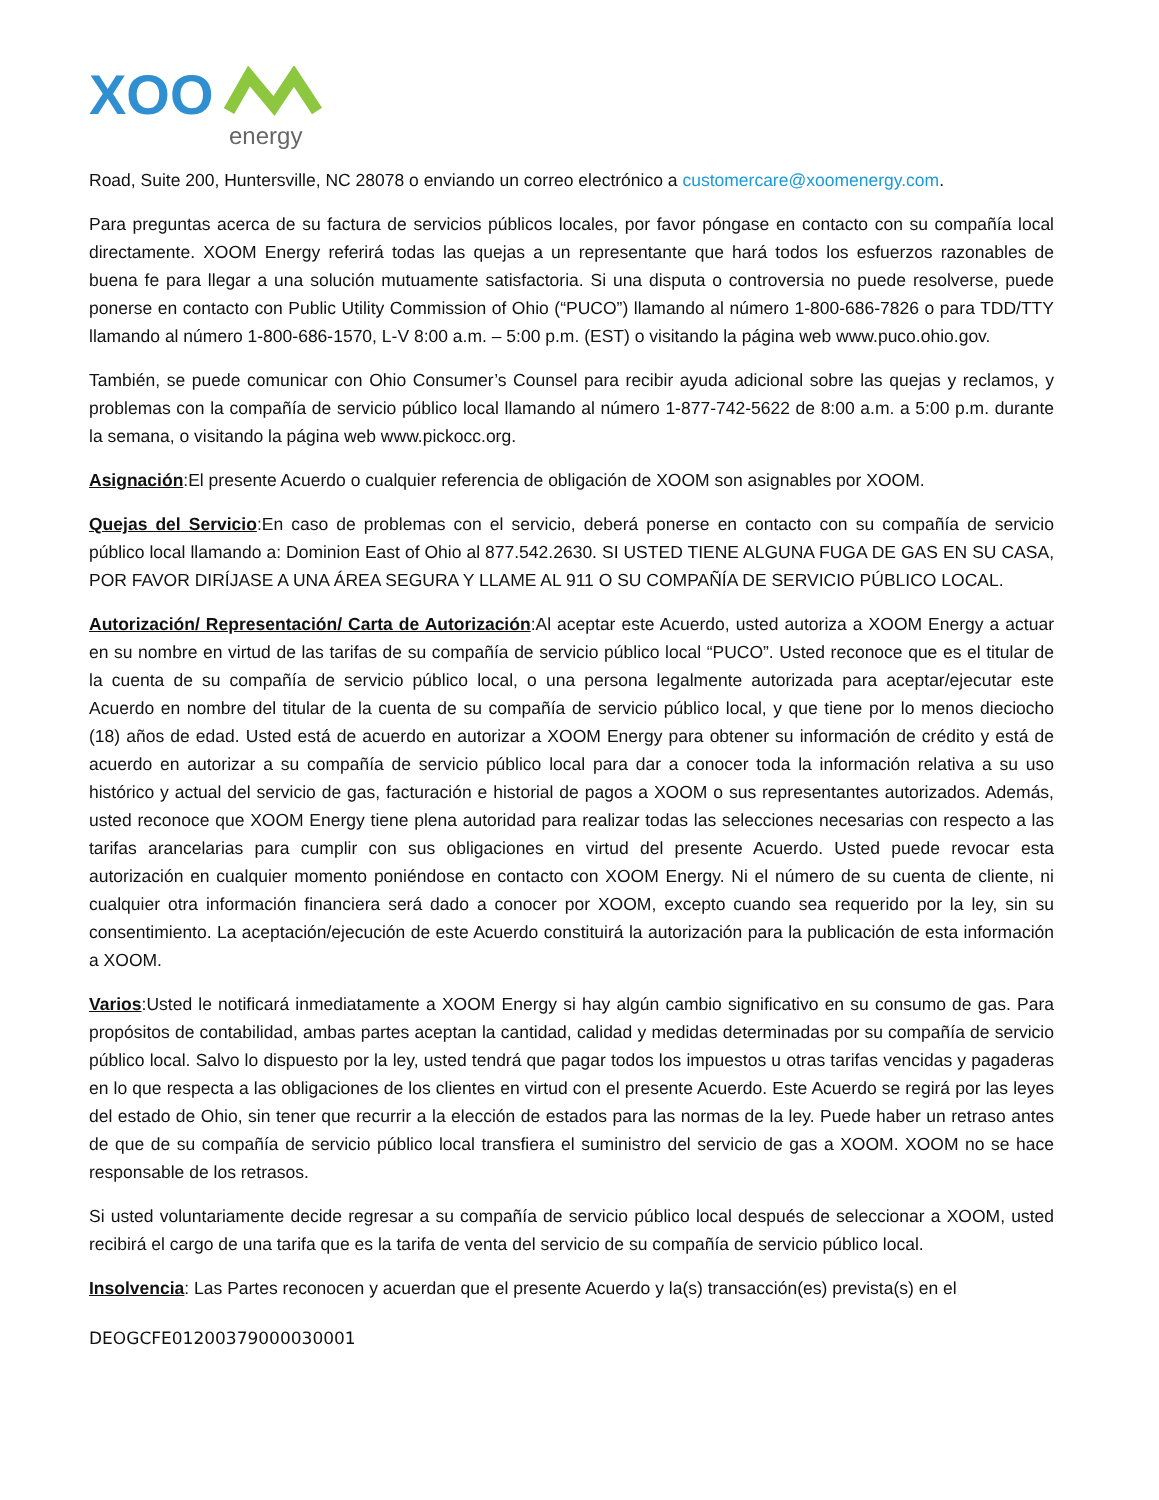XOO
energy
Road, Suite 200, Huntersville, NC 28078 o enviando un correo electrónico a customercare@xoomenergy.com.
Para preguntas acerca de su factura de servicios públicos locales, por favor póngase en contacto con su compañía local directamente. XOOM Energy referirá todas las quejas a un representante que hará todos los esfuerzos razonables de buena fe para llegar a una solución mutuamente satisfactoria. Si una disputa o controversia no puede resolverse, puede ponerse en contacto con Public Utility Commission of Ohio (“PUCO”) llamando al número 1-800-686-7826 o para TDD/TTY llamando al número 1-800-686-1570, L-V 8:00 a.m. – 5:00 p.m. (EST) o visitando la página web www.puco.ohio.gov.
También, se puede comunicar con Ohio Consumer’s Counsel para recibir ayuda adicional sobre las quejas y reclamos, y problemas con la compañía de servicio público local llamando al número 1-877-742-5622 de 8:00 a.m. a 5:00 p.m. durante la semana, o visitando la página web www.pickocc.org.
Asignación:El presente Acuerdo o cualquier referencia de obligación de XOOM son asignables por XOOM.
Quejas del Servicio:En caso de problemas con el servicio, deberá ponerse en contacto con su compañía de servicio público local llamando a: Dominion East of Ohio al 877.542.2630. SI USTED TIENE ALGUNA FUGA DE GAS EN SU CASA, POR FAVOR DIRÍJASE A UNA ÁREA SEGURA Y LLAME AL 911 O SU COMPAÑÍA DE SERVICIO PÚBLICO LOCAL.
Autorización/ Representación/ Carta de Autorización:Al aceptar este Acuerdo, usted autoriza a XOOM Energy a actuar en su nombre en virtud de las tarifas de su compañía de servicio público local “PUCO”. Usted reconoce que es el titular de la cuenta de su compañía de servicio público local, o una persona legalmente autorizada para aceptar/ejecutar este Acuerdo en nombre del titular de la cuenta de su compañía de servicio público local, y que tiene por lo menos dieciocho (18) años de edad. Usted está de acuerdo en autorizar a XOOM Energy para obtener su información de crédito y está de acuerdo en autorizar a su compañía de servicio público local para dar a conocer toda la información relativa a su uso histórico y actual del servicio de gas, facturación e historial de pagos a XOOM o sus representantes autorizados. Además, usted reconoce que XOOM Energy tiene plena autoridad para realizar todas las selecciones necesarias con respecto a las tarifas arancelarias para cumplir con sus obligaciones en virtud del presente Acuerdo. Usted puede revocar esta autorización en cualquier momento poniéndose en contacto con XOOM Energy. Ni el número de su cuenta de cliente, ni cualquier otra información financiera será dado a conocer por XOOM, excepto cuando sea requerido por la ley, sin su consentimiento. La aceptación/ejecución de este Acuerdo constituirá la autorización para la publicación de esta información a XOOM.
Varios:Usted le notificará inmediatamente a XOOM Energy si hay algún cambio significativo en su consumo de gas. Para propósitos de contabilidad, ambas partes aceptan la cantidad, calidad y medidas determinadas por su compañía de servicio público local. Salvo lo dispuesto por la ley, usted tendrá que pagar todos los impuestos u otras tarifas vencidas y pagaderas en lo que respecta a las obligaciones de los clientes en virtud con el presente Acuerdo. Este Acuerdo se regirá por las leyes del estado de Ohio, sin tener que recurrir a la elección de estados para las normas de la ley. Puede haber un retraso antes de que de su compañía de servicio público local transfiera el suministro del servicio de gas a XOOM. XOOM no se hace responsable de los retrasos.
Si usted voluntariamente decide regresar a su compañía de servicio público local después de seleccionar a XOOM, usted recibirá el cargo de una tarifa que es la tarifa de venta del servicio de su compañía de servicio público local.
Insolvencia: Las Partes reconocen y acuerdan que el presente Acuerdo y la(s) transacción(es) prevista(s) en el
DEOGCFE01200379000030001